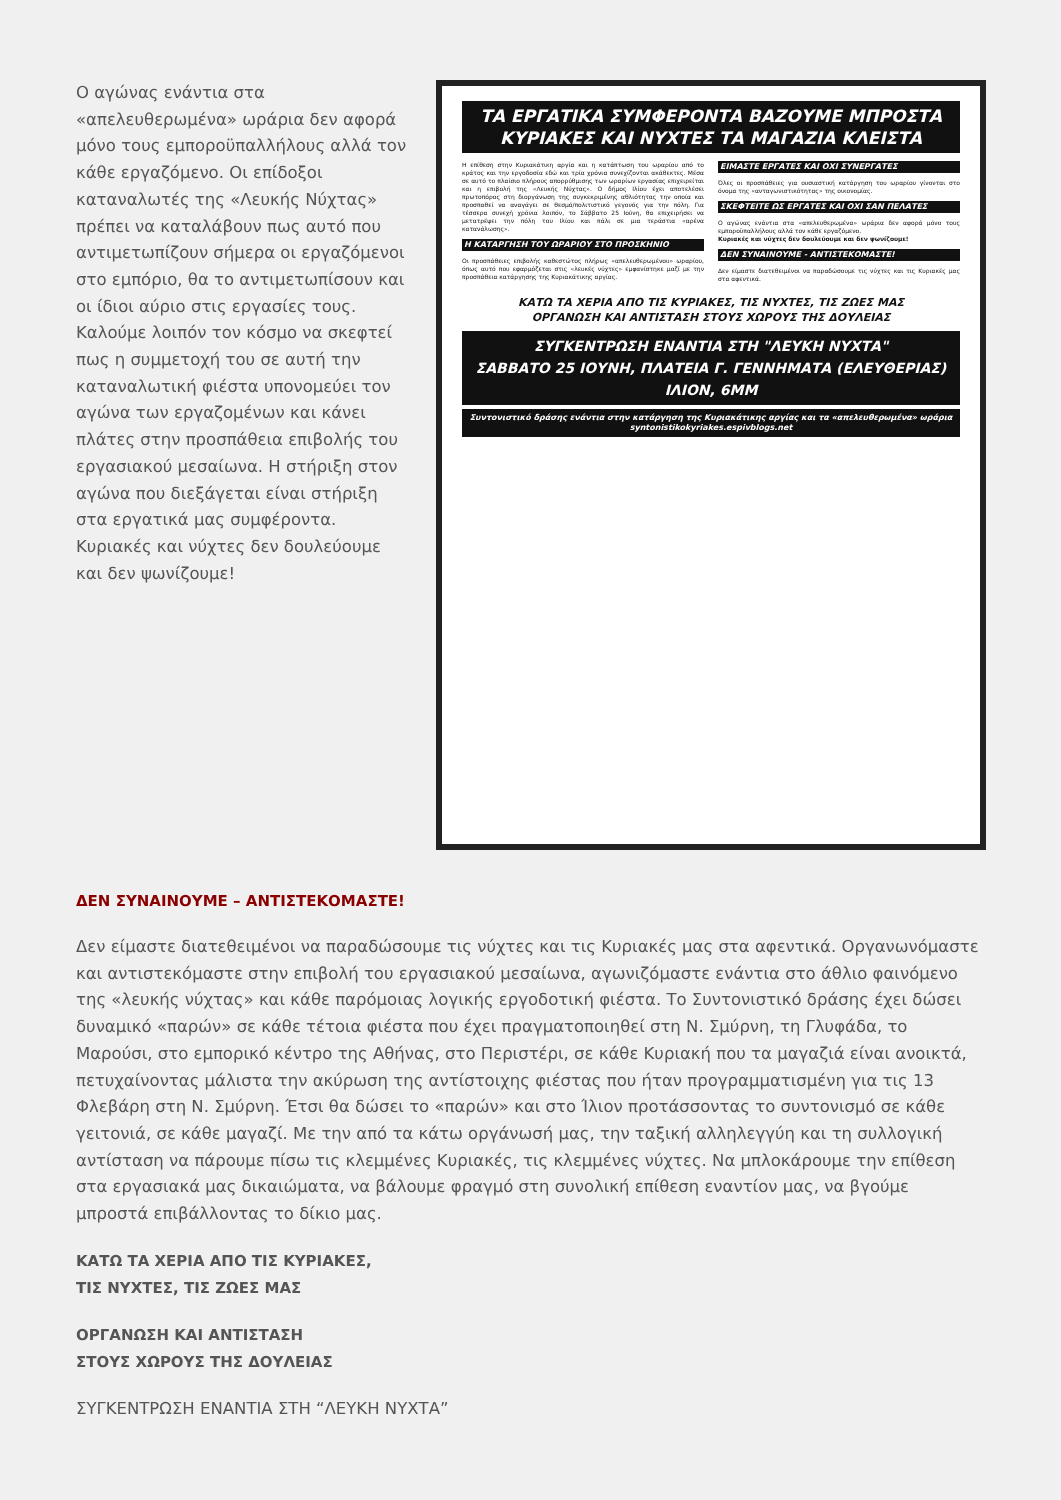Ο αγώνας ενάντια στα «απελευθερωμένα» ωράρια δεν αφορά μόνο τους εμποροϋπαλλήλους αλλά τον κάθε εργαζόμενο. Οι επίδοξοι καταναλωτές της «Λευκής Νύχτας» πρέπει να καταλάβουν πως αυτό που αντιμετωπίζουν σήμερα οι εργαζόμενοι στο εμπόριο, θα το αντιμετωπίσουν και οι ίδιοι αύριο στις εργασίες τους. Καλούμε λοιπόν τον κόσμο να σκεφτεί πως η συμμετοχή του σε αυτή την καταναλωτική φιέστα υπονομεύει τον αγώνα των εργαζομένων και κάνει πλάτες στην προσπάθεια επιβολής του εργασιακού μεσαίωνα. Η στήριξη στον αγώνα που διεξάγεται είναι στήριξη στα εργατικά μας συμφέροντα.
Κυριακές και νύχτες δεν δουλεύουμε και δεν ψωνίζουμε!
ΤΑ ΕΡΓΑΤΙΚΑ ΣΥΜΦΕΡΟΝΤΑ ΒΑΖΟΥΜΕ ΜΠΡΟΣΤΑ
ΚΥΡΙΑΚΕΣ ΚΑΙ ΝΥΧΤΕΣ ΤΑ ΜΑΓΑΖΙΑ ΚΛΕΙΣΤΑ
Η επίθεση στην Κυριακάτικη αργία και η κατάπτωση του ωραρίου από το κράτος και την εργοδοσία εδώ και τρία χρόνια συνεχίζονται ακάθεκτες. Μέσα σε αυτό το πλαίσιο πλήρους απορρύθμισης των ωραρίων εργασίας επιχειρείται και η επιβολή της «Λευκής Νύχτας». Ο δήμος Ιλίου έχει αποτελέσει πρωτοπόρος στη διοργάνωση της συγκεκριμένης αθλιότητας την οποία και προσπαθεί να αναγάγει σε θεσμό/πολιτιστικό γεγονός για την πόλη. Για τέσσερα συνεχή χρόνια λοιπόν, το Σάββατο 25 Ιούνη, θα επιχειρήσει να μετατρέψει την πόλη του Ιλίου και πάλι σε μια τεράστια «αρένα κατανάλωσης».
Η ΚΑΤΑΡΓΗΣΗ ΤΟΥ ΩΡΑΡΙΟΥ ΣΤΟ ΠΡΟΣΚΗΝΙΟ
Οι προσπάθειες επιβολής καθεστώτος πλήρως «απελευθερωμένου» ωραρίου, όπως αυτό που εφαρμόζεται στις «λευκές νύχτες» εμφανίστηκε μαζί με την προσπάθεια κατάργησης της Κυριακάτικης αργίας.
ΕΙΜΑΣΤΕ ΕΡΓΑΤΕΣ ΚΑΙ ΟΧΙ ΣΥΝΕΡΓΑΤΕΣ
Όλες οι προσπάθειες για ουσιαστική κατάργηση του ωραρίου γίνονται στο όνομα της «ανταγωνιστικότητας» της οικονομίας.
ΣΚΕΦΤΕΙΤΕ ΩΣ ΕΡΓΑΤΕΣ ΚΑΙ ΟΧΙ ΣΑΝ ΠΕΛΑΤΕΣ
Ο αγώνας ενάντια στα «απελευθερωμένα» ωράρια δεν αφορά μόνο τους εμποροϋπαλλήλους αλλά τον κάθε εργαζόμενο.
Κυριακές και νύχτες δεν δουλεύουμε και δεν ψωνίζουμε!
ΔΕΝ ΣΥΝΑΙΝΟΥΜΕ - ΑΝΤΙΣΤΕΚΟΜΑΣΤΕ!
Δεν είμαστε διατεθειμένοι να παραδώσουμε τις νύχτες και τις Κυριακές μας στα αφεντικά.
ΚΑΤΩ ΤΑ ΧΕΡΙΑ ΑΠΟ ΤΙΣ ΚΥΡΙΑΚΕΣ, ΤΙΣ ΝΥΧΤΕΣ, ΤΙΣ ΖΩΕΣ ΜΑΣ
ΟΡΓΑΝΩΣΗ ΚΑΙ ΑΝΤΙΣΤΑΣΗ ΣΤΟΥΣ ΧΩΡΟΥΣ ΤΗΣ ΔΟΥΛΕΙΑΣ
ΣΥΓΚΕΝΤΡΩΣΗ ΕΝΑΝΤΙΑ ΣΤΗ "ΛΕΥΚΗ ΝΥΧΤΑ"
ΣΑΒΒΑΤΟ 25 ΙΟΥΝΗ, ΠΛΑΤΕΙΑ Γ. ΓΕΝΝΗΜΑΤΑ (ΕΛΕΥΘΕΡΙΑΣ) ΙΛΙΟΝ, 6ΜΜ
Συντονιστικό δράσης ενάντια στην κατάργηση της Κυριακάτικης αργίας και τα «απελευθερωμένα» ωράρια
syntonistikokyriakes.espivblogs.net
ΔΕΝ ΣΥΝΑΙΝΟΥΜΕ – ΑΝΤΙΣΤΕΚΟΜΑΣΤΕ!
Δεν είμαστε διατεθειμένοι να παραδώσουμε τις νύχτες και τις Κυριακές μας στα αφεντικά. Οργανωνόμαστε και αντιστεκόμαστε στην επιβολή του εργασιακού μεσαίωνα, αγωνιζόμαστε ενάντια στο άθλιο φαινόμενο της «λευκής νύχτας» και κάθε παρόμοιας λογικής εργοδοτική φιέστα. Το Συντονιστικό δράσης έχει δώσει δυναμικό «παρών» σε κάθε τέτοια φιέστα που έχει πραγματοποιηθεί στη Ν. Σμύρνη, τη Γλυφάδα, το Μαρούσι, στο εμπορικό κέντρο της Αθήνας, στο Περιστέρι, σε κάθε Κυριακή που τα μαγαζιά είναι ανοικτά, πετυχαίνοντας μάλιστα την ακύρωση της αντίστοιχης φιέστας που ήταν προγραμματισμένη για τις 13 Φλεβάρη στη Ν. Σμύρνη. Έτσι θα δώσει το «παρών» και στο Ίλιον προτάσσοντας το συντονισμό σε κάθε γειτονιά, σε κάθε μαγαζί. Με την από τα κάτω οργάνωσή μας, την ταξική αλληλεγγύη και τη συλλογική αντίσταση να πάρουμε πίσω τις κλεμμένες Κυριακές, τις κλεμμένες νύχτες. Να μπλοκάρουμε την επίθεση στα εργασιακά μας δικαιώματα, να βάλουμε φραγμό στη συνολική επίθεση εναντίον μας, να βγούμε μπροστά επιβάλλοντας το δίκιο μας.
ΚΑΤΩ ΤΑ ΧΕΡΙΑ ΑΠΟ ΤΙΣ ΚΥΡΙΑΚΕΣ,
ΤΙΣ ΝΥΧΤΕΣ, ΤΙΣ ΖΩΕΣ ΜΑΣ
ΟΡΓΑΝΩΣΗ ΚΑΙ ΑΝΤΙΣΤΑΣΗ
ΣΤΟΥΣ ΧΩΡΟΥΣ ΤΗΣ ΔΟΥΛΕΙΑΣ
ΣΥΓΚΕΝΤΡΩΣΗ ΕΝΑΝΤΙΑ ΣΤΗ “ΛΕΥΚΗ ΝΥΧΤΑ”